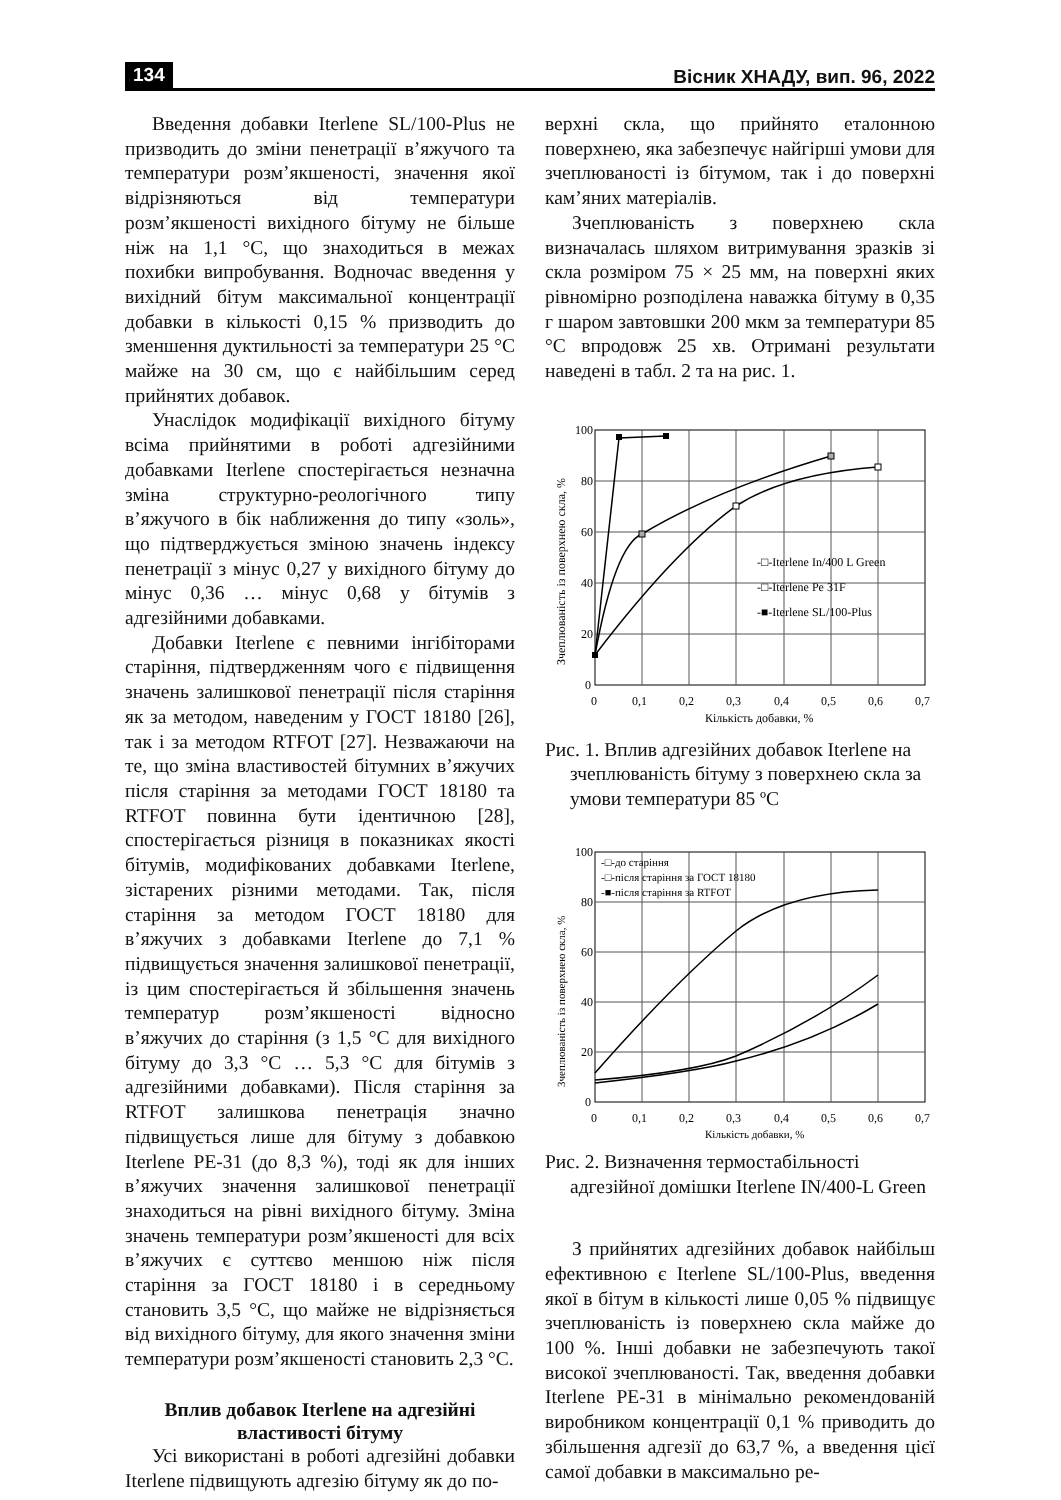134 Вісник ХНАДУ, вип. 96, 2022
Введення добавки Iterlene SL/100-Plus не призводить до зміни пенетрації в’яжучого та температури розм’якшеності, значення якої відрізняються від температури розм’якшеності вихідного бітуму не більше ніж на 1,1 °С, що знаходиться в межах похибки випробування. Водночас введення у вихідний бітум максимальної концентрації добавки в кількості 0,15 % призводить до зменшення дуктильності за температури 25 °С майже на 30 см, що є найбільшим серед прийнятих добавок.
Унаслідок модифікації вихідного бітуму всіма прийнятими в роботі адгезійними добавками Iterlene спостерігається незначна зміна структурно-реологічного типу в’яжучого в бік наближення до типу «золь», що підтверджується зміною значень індексу пенетрації з мінус 0,27 у вихідного бітуму до мінус 0,36 … мінус 0,68 у бітумів з адгезійними добавками.
Добавки Iterlene є певними інгібіторами старіння, підтвердженням чого є підвищення значень залишкової пенетрації після старіння як за методом, наведеним у ГОСТ 18180 [26], так і за методом RTFOT [27]. Незважаючи на те, що зміна властивостей бітумних в’яжучих після старіння за методами ГОСТ 18180 та RTFOT повинна бути ідентичною [28], спостерігається різниця в показниках якості бітумів, модифікованих добавками Iterlene, зістарених різними методами. Так, після старіння за методом ГОСТ 18180 для в’яжучих з добавками Iterlene до 7,1 % підвищується значення залишкової пенетрації, із цим спостерігається й збільшення значень температур розм’якшеності відносно в’яжучих до старіння (з 1,5 °С для вихідного бітуму до 3,3 °С … 5,3 °С для бітумів з адгезійними добавками). Після старіння за RTFOT залишкова пенетрація значно підвищується лише для бітуму з добавкою Iterlene PE-31 (до 8,3 %), тоді як для інших в’яжучих значення залишкової пенетрації знаходиться на рівні вихідного бітуму. Зміна значень температури розм’якшеності для всіх в’яжучих є суттєво меншою ніж після старіння за ГОСТ 18180 і в середньому становить 3,5 °С, що майже не відрізняється від вихідного бітуму, для якого значення зміни температури розм’якшеності становить 2,3 °С.
Вплив добавок Iterlene на адгезійні властивості бітуму
Усі використані в роботі адгезійні добавки Iterlene підвищують адгезію бітуму як до по-
верхні скла, що прийнято еталонною поверхнею, яка забезпечує найгірші умови для зчеплюваності із бітумом, так і до поверхні кам’яних матеріалів.
Зчеплюваність з поверхнею скла визначалась шляхом витримування зразків зі скла розміром 75 × 25 мм, на поверхні яких рівномірно розподілена наважка бітуму в 0,35 г шаром завтовшки 200 мкм за температури 85 °С впродовж 25 хв. Отримані результати наведені в табл. 2 та на рис. 1.
100
80
60
40
20
0
0
0,1
0,2
0,3
0,4
0,5
0,6
0,7
Кількість добавки, %
-□-Iterlene In/400 L Green
-□-Iterlene Pe 31F
-■-Iterlene SL/100-Plus
Зчеплюваність із поверхнею скла, %
Рис. 1. Вплив адгезійних добавок Iterlene на зчеплюваність бітуму з поверхнею скла за умови температури 85 ºС
100
80
60
40
20
0
0
0,1
0,2
0,3
0,4
0,5
0,6
0,7
Кількість добавки, %
-□-до старіння
-□-після старіння за ГОСТ 18180
-■-після старіння за RTFOT
Зчеплюваність із поверхнею скла, %
Рис. 2. Визначення термостабільності адгезійної домішки Iterlene IN/400-L Green
З прийнятих адгезійних добавок найбільш ефективною є Iterlene SL/100-Plus, введення якої в бітум в кількості лише 0,05 % підвищує зчеплюваність із поверхнею скла майже до 100 %. Інші добавки не забезпечують такої високої зчеплюваності. Так, введення добавки Iterlene PE-31 в мінімально рекомендованій виробником концентрації 0,1 % приводить до збільшення адгезії до 63,7 %, а введення цієї самої добавки в максимально ре-